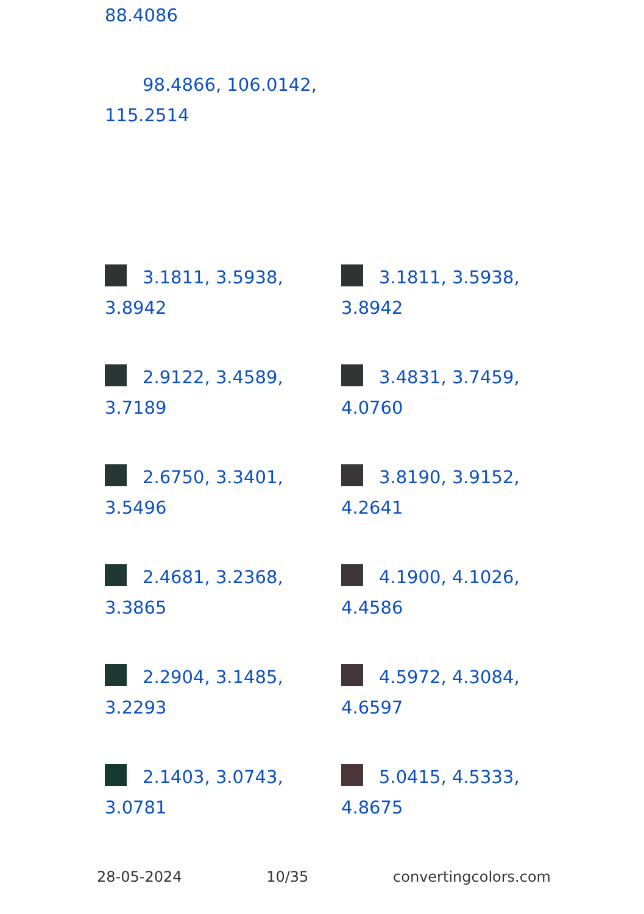88.4086
98.4866, 106.0142,
115.2514
3.1811, 3.5938, 3.8942
3.1811, 3.5938, 3.8942
2.9122, 3.4589, 3.7189
3.4831, 3.7459, 4.0760
2.6750, 3.3401, 3.5496
3.8190, 3.9152, 4.2641
2.4681, 3.2368, 3.3865
4.1900, 4.1026, 4.4586
2.2904, 3.1485, 3.2293
4.5972, 4.3084, 4.6597
2.1403, 3.0743, 3.0781
5.0415, 4.5333, 4.8675
28-05-2024 10/35 convertingcolors.com